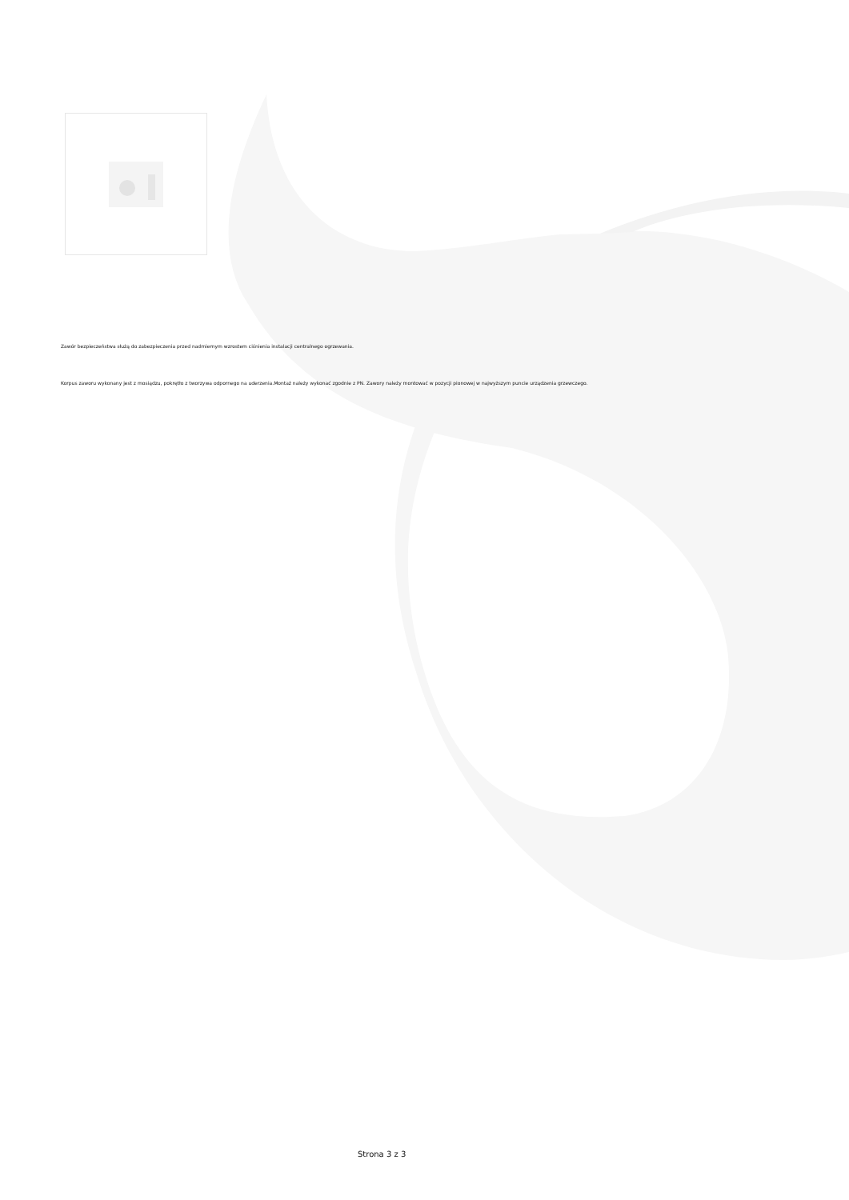Zawór bezpieczeństwa służą do zabezpieczenia przed nadmiernym wzrostem ciśnienia instalacji centralnego ogrzewania.
Korpus zaworu wykonany jest z mosiądzu, pokrętło z tworzywa odpornego na uderzenia.Montaż należy wykonać zgodnie z PN. Zawory należy montować w pozycji pionowej w najwyższym puncie urządzenia grzewczego.
Strona 3 z 3